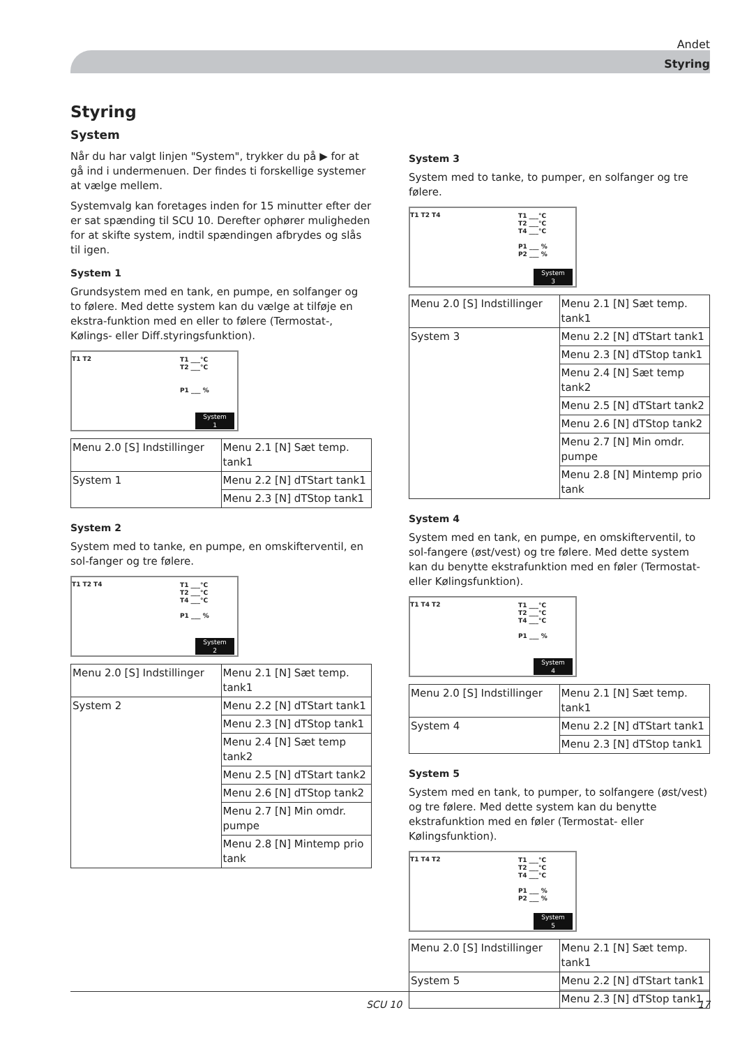Andet
Styring
Styring
System
Når du har valgt linjen "System", trykker du på ▶ for at gå ind i undermenuen. Der findes ti forskellige systemer at vælge mellem.
Systemvalg kan foretages inden for 15 minutter efter der er sat spænding til SCU 10. Derefter ophører muligheden for at skifte system, indtil spændingen afbrydes og slås til igen.
System 1
Grundsystem med en tank, en pumpe, en solfanger og to følere. Med dette system kan du vælge at tilføje en ekstra-funktion med en eller to følere (Termostat-, Kølings- eller Diff.styringsfunktion).
T1 T2
T1 ___°C
T2 ___°C
P1 ___ %
System
1
| Menu 2.0 [S] Indstillinger | Menu 2.1 [N] Sæt temp. tank1 |
| System 1 | Menu 2.2 [N] dTStart tank1 |
| | Menu 2.3 [N] dTStop tank1 |
System 2
System med to tanke, en pumpe, en omskifterventil, en sol-fanger og tre følere.
T1 T2 T4
T1 ___°C
T2 ___°C
T4 ___°C
P1 ___ %
System
2
| Menu 2.0 [S] Indstillinger | Menu 2.1 [N] Sæt temp. tank1 |
| System 2 | Menu 2.2 [N] dTStart tank1 |
| | Menu 2.3 [N] dTStop tank1 |
| | Menu 2.4 [N] Sæt temp tank2 |
| | Menu 2.5 [N] dTStart tank2 |
| | Menu 2.6 [N] dTStop tank2 |
| | Menu 2.7 [N] Min omdr. pumpe |
| | Menu 2.8 [N] Mintemp prio tank |
System 3
System med to tanke, to pumper, en solfanger og tre følere.
T1 T2 T4
T1 ___°C
T2 ___°C
T4 ___°C
P1 ___ %
P2 ___ %
System
3
| Menu 2.0 [S] Indstillinger | Menu 2.1 [N] Sæt temp. tank1 |
| System 3 | Menu 2.2 [N] dTStart tank1 |
| | Menu 2.3 [N] dTStop tank1 |
| | Menu 2.4 [N] Sæt temp tank2 |
| | Menu 2.5 [N] dTStart tank2 |
| | Menu 2.6 [N] dTStop tank2 |
| | Menu 2.7 [N] Min omdr. pumpe |
| | Menu 2.8 [N] Mintemp prio tank |
System 4
System med en tank, en pumpe, en omskifterventil, to sol-fangere (øst/vest) og tre følere. Med dette system kan du benytte ekstrafunktion med en føler (Termostat- eller Kølingsfunktion).
T1 T4 T2
T1 ___°C
T2 ___°C
T4 ___°C
P1 ___ %
System
4
| Menu 2.0 [S] Indstillinger | Menu 2.1 [N] Sæt temp. tank1 |
| System 4 | Menu 2.2 [N] dTStart tank1 |
| | Menu 2.3 [N] dTStop tank1 |
System 5
System med en tank, to pumper, to solfangere (øst/vest) og tre følere. Med dette system kan du benytte ekstrafunktion med en føler (Termostat- eller Kølingsfunktion).
T1 T4 T2
T1 ___°C
T2 ___°C
T4 ___°C
P1 ___ %
P2 ___ %
System
5
| Menu 2.0 [S] Indstillinger | Menu 2.1 [N] Sæt temp. tank1 |
| System 5 | Menu 2.2 [N] dTStart tank1 |
| | Menu 2.3 [N] dTStop tank1 |
SCU 10 17